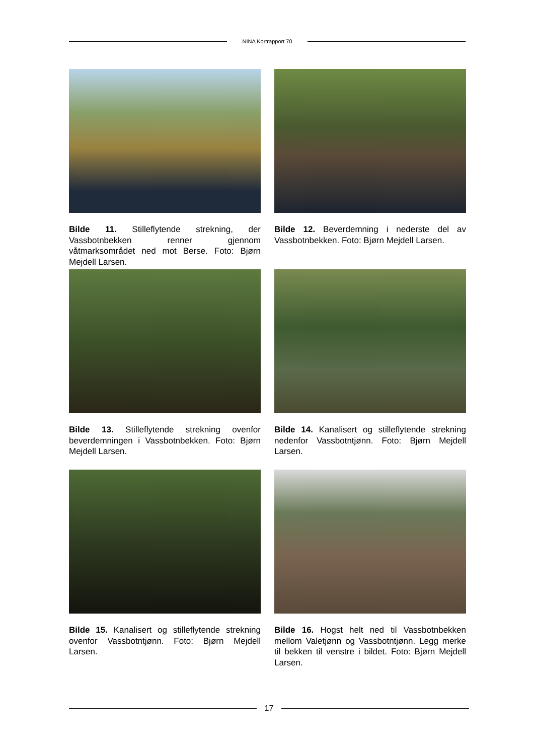NINA Kortrapport 70
Bilde 11. Stilleflytende strekning, der Vassbotnbekken renner gjennom våtmarksområdet ned mot Berse. Foto: Bjørn Mejdell Larsen.
Bilde 12. Beverdemning i nederste del av Vassbotnbekken. Foto: Bjørn Mejdell Larsen.
Bilde 13. Stilleflytende strekning ovenfor beverdemningen i Vassbotnbekken. Foto: Bjørn Mejdell Larsen.
Bilde 14. Kanalisert og stilleflytende strekning nedenfor Vassbotntjønn. Foto: Bjørn Mejdell Larsen.
Bilde 15. Kanalisert og stilleflytende strekning ovenfor Vassbotntjønn. Foto: Bjørn Mejdell Larsen.
Bilde 16. Hogst helt ned til Vassbotnbekken mellom Valetjønn og Vassbotntjønn. Legg merke til bekken til venstre i bildet. Foto: Bjørn Mejdell Larsen.
17